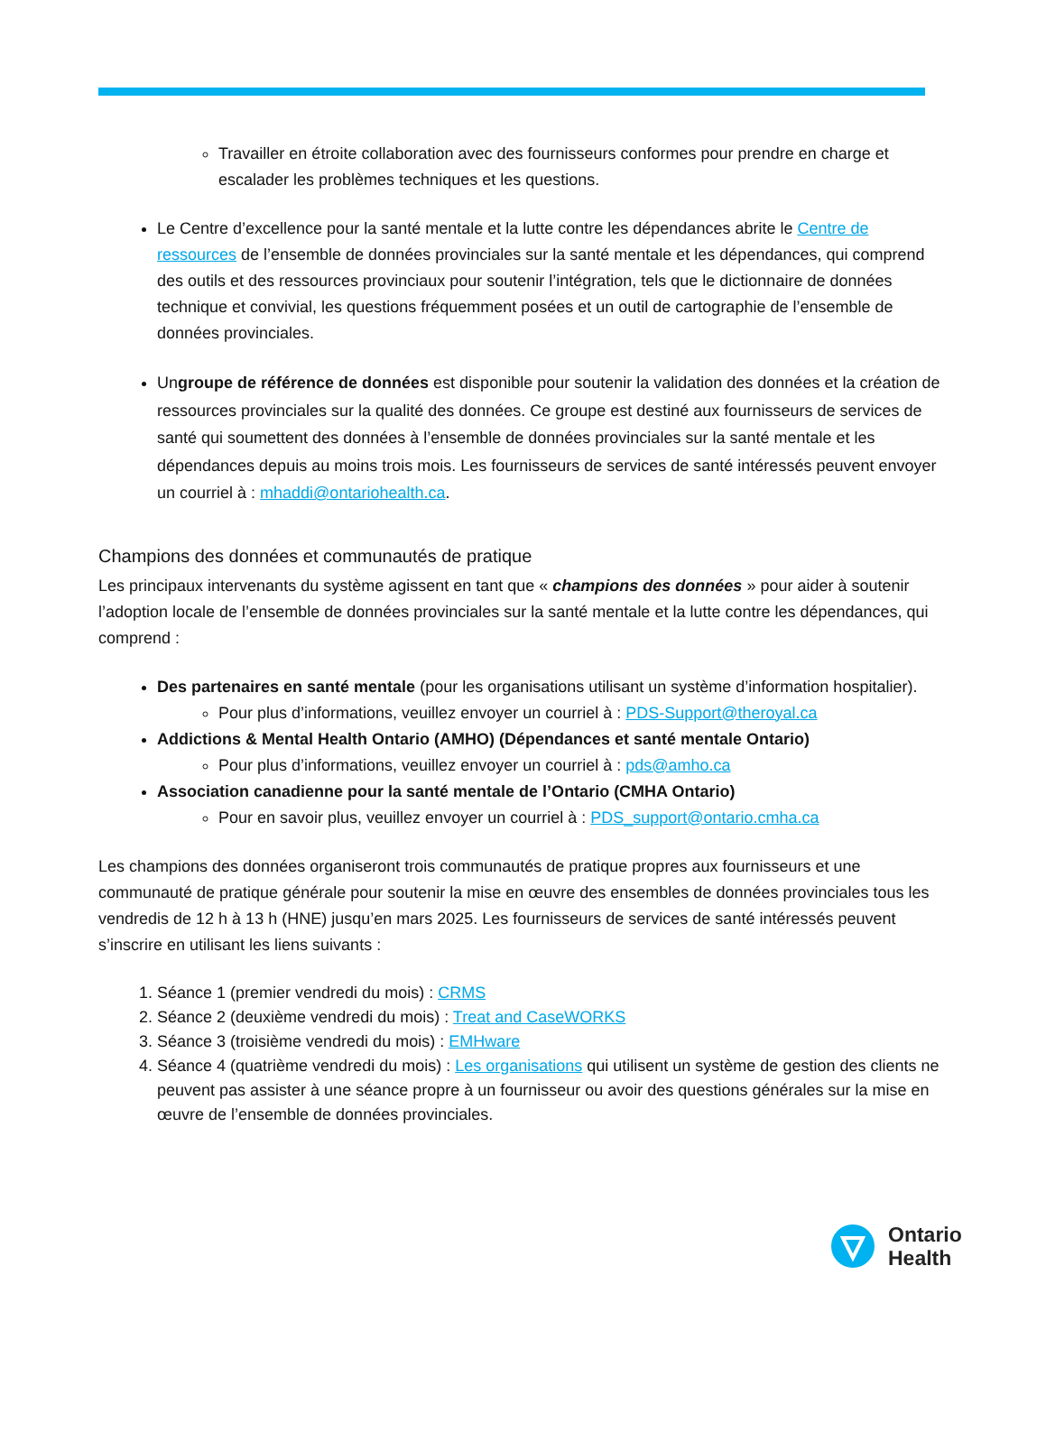Travailler en étroite collaboration avec des fournisseurs conformes pour prendre en charge et escalader les problèmes techniques et les questions.
Le Centre d’excellence pour la santé mentale et la lutte contre les dépendances abrite le Centre de ressources de l’ensemble de données provinciales sur la santé mentale et les dépendances, qui comprend des outils et des ressources provinciaux pour soutenir l’intégration, tels que le dictionnaire de données technique et convivial, les questions fréquemment posées et un outil de cartographie de l’ensemble de données provinciales.
Ungroupe de référence de données est disponible pour soutenir la validation des données et la création de ressources provinciales sur la qualité des données. Ce groupe est destiné aux fournisseurs de services de santé qui soumettent des données à l’ensemble de données provinciales sur la santé mentale et les dépendances depuis au moins trois mois. Les fournisseurs de services de santé intéressés peuvent envoyer un courriel à : mhaddi@ontariohealth.ca.
Champions des données et communautés de pratique
Les principaux intervenants du système agissent en tant que « champions des données » pour aider à soutenir l’adoption locale de l’ensemble de données provinciales sur la santé mentale et la lutte contre les dépendances, qui comprend :
Des partenaires en santé mentale (pour les organisations utilisant un système d’information hospitalier).
Pour plus d’informations, veuillez envoyer un courriel à : PDS-Support@theroyal.ca
Addictions & Mental Health Ontario (AMHO) (Dépendances et santé mentale Ontario)
Pour plus d’informations, veuillez envoyer un courriel à : pds@amho.ca
Association canadienne pour la santé mentale de l’Ontario (CMHA Ontario)
Pour en savoir plus, veuillez envoyer un courriel à : PDS_support@ontario.cmha.ca
Les champions des données organiseront trois communautés de pratique propres aux fournisseurs et une communauté de pratique générale pour soutenir la mise en œuvre des ensembles de données provinciales tous les vendredis de 12 h à 13 h (HNE) jusqu’en mars 2025. Les fournisseurs de services de santé intéressés peuvent s’inscrire en utilisant les liens suivants :
1. Séance 1 (premier vendredi du mois) : CRMS
2. Séance 2 (deuxième vendredi du mois) : Treat and CaseWORKS
3. Séance 3 (troisième vendredi du mois) : EMHware
4. Séance 4 (quatrième vendredi du mois) : Les organisations qui utilisent un système de gestion des clients ne peuvent pas assister à une séance propre à un fournisseur ou avoir des questions générales sur la mise en œuvre de l’ensemble de données provinciales.
Ontario
Health